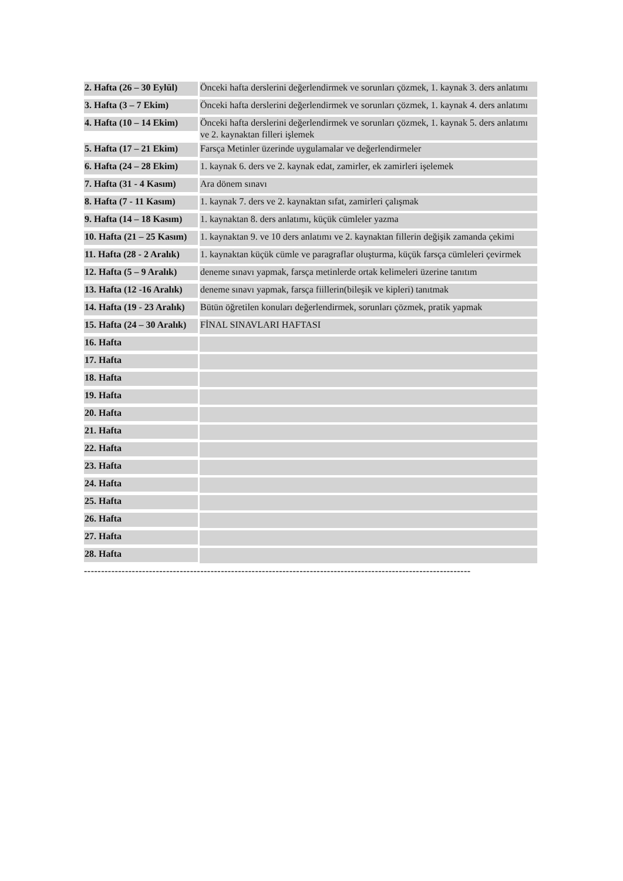| 2. Hafta (26 – 30 Eylül) | Önceki hafta derslerini değerlendirmek ve sorunları çözmek, 1. kaynak 3. ders anlatımı |
| 3. Hafta (3 – 7 Ekim) | Önceki hafta derslerini değerlendirmek ve sorunları çözmek, 1. kaynak 4. ders anlatımı |
| 4. Hafta (10 – 14 Ekim) | Önceki hafta derslerini değerlendirmek ve sorunları çözmek, 1. kaynak 5. ders anlatımı ve 2. kaynaktan filleri işlemek |
| 5. Hafta (17 – 21 Ekim) | Farsça Metinler üzerinde uygulamalar ve değerlendirmeler |
| 6. Hafta (24 – 28 Ekim) | 1. kaynak 6. ders ve 2. kaynak edat, zamirler, ek zamirleri işelemek |
| 7. Hafta (31 - 4 Kasım) | Ara dönem sınavı |
| 8. Hafta (7 - 11 Kasım) | 1. kaynak 7. ders ve 2. kaynaktan sıfat, zamirleri çalışmak |
| 9. Hafta (14 – 18 Kasım) | 1. kaynaktan 8. ders anlatımı, küçük cümleler yazma |
| 10. Hafta (21 – 25 Kasım) | 1. kaynaktan 9. ve 10 ders anlatımı ve 2. kaynaktan fillerin değişik zamanda çekimi |
| 11. Hafta (28 - 2 Aralık) | 1. kaynaktan küçük cümle ve paragraflar oluşturma, küçük farsça cümleleri çevirmek |
| 12. Hafta (5 – 9 Aralık) | deneme sınavı yapmak, farsça metinlerde ortak kelimeleri üzerine tanıtım |
| 13. Hafta (12 -16 Aralık) | deneme sınavı yapmak, farsça fiillerin(bileşik ve kipleri) tanıtmak |
| 14. Hafta (19 - 23 Aralık) | Bütün öğretilen konuları değerlendirmek, sorunları çözmek, pratik yapmak |
| 15. Hafta (24 – 30 Aralık) | FİNAL SINAVLARI HAFTASI |
| 16. Hafta | |
| 17. Hafta | |
| 18. Hafta | |
| 19. Hafta | |
| 20. Hafta | |
| 21. Hafta | |
| 22. Hafta | |
| 23. Hafta | |
| 24. Hafta | |
| 25. Hafta | |
| 26. Hafta | |
| 27. Hafta | |
| 28. Hafta | |
-----------------------------------------------------------------------------------------------------------------